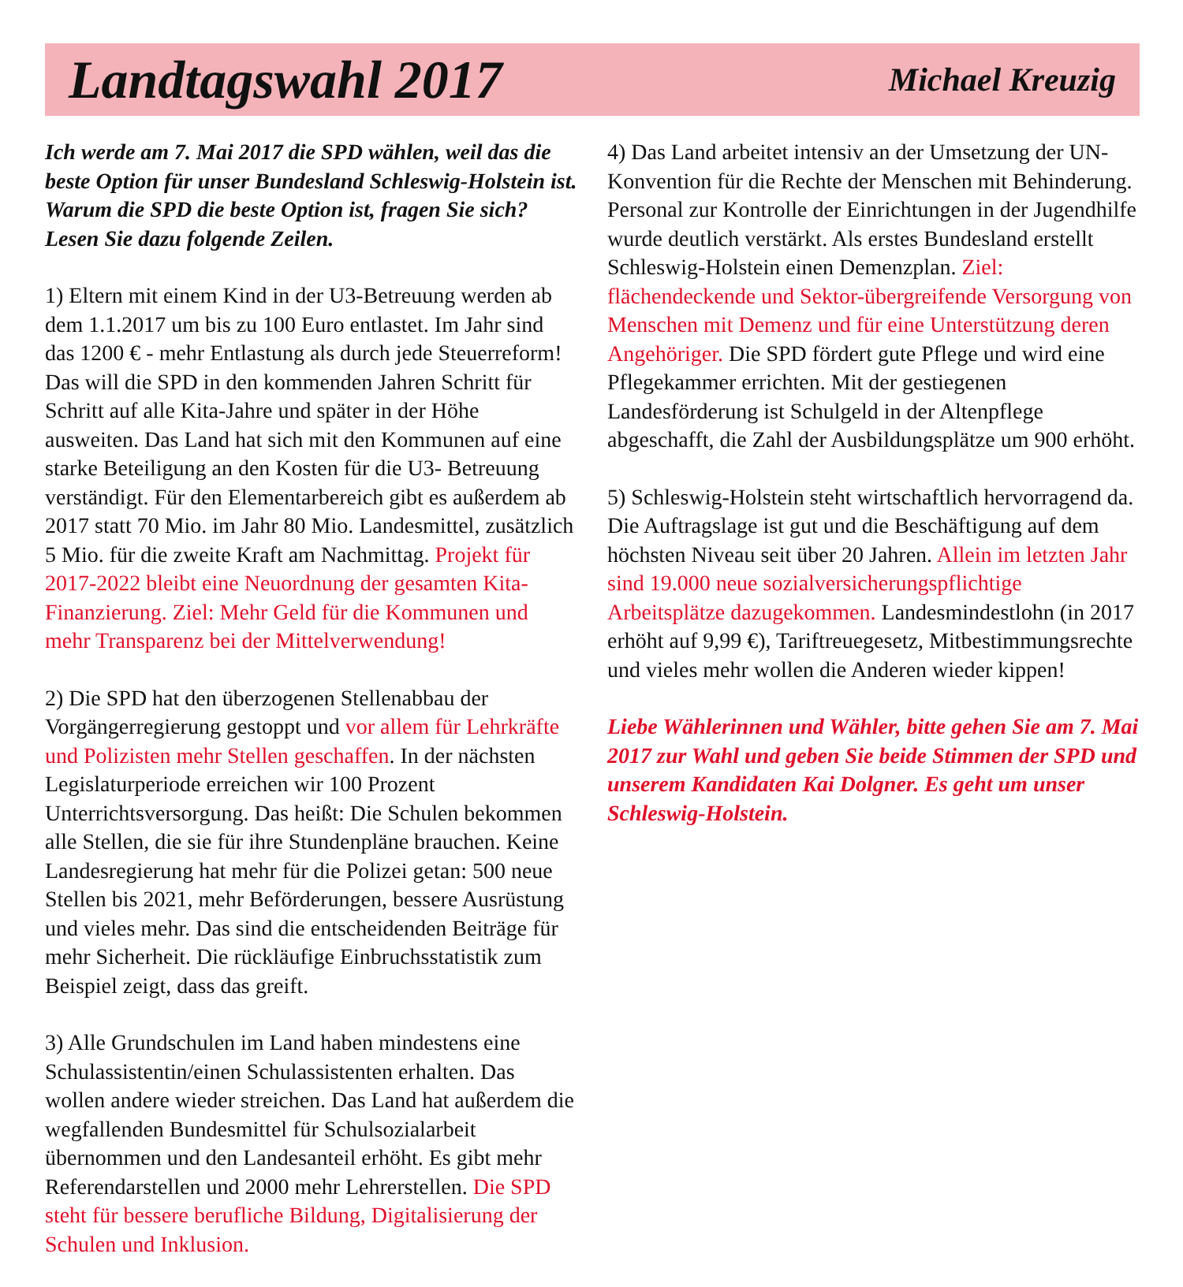Landtagswahl 2017
Michael Kreuzig
Ich werde am 7. Mai 2017 die SPD wählen, weil das die beste Option für unser Bundesland Schleswig-Holstein ist. Warum die SPD die beste Option ist, fragen Sie sich? Lesen Sie dazu folgende Zeilen.
1) Eltern mit einem Kind in der U3-Betreuung werden ab dem 1.1.2017 um bis zu 100 Euro entlastet. Im Jahr sind das 1200 € - mehr Entlastung als durch jede Steuerreform! Das will die SPD in den kommenden Jahren Schritt für Schritt auf alle Kita-Jahre und später in der Höhe ausweiten. Das Land hat sich mit den Kommunen auf eine starke Beteiligung an den Kosten für die U3- Betreuung verständigt. Für den Elementarbereich gibt es außerdem ab 2017 statt 70 Mio. im Jahr 80 Mio. Landesmittel, zusätzlich 5 Mio. für die zweite Kraft am Nachmittag. Projekt für 2017-2022 bleibt eine Neuordnung der gesamten Kita-Finanzierung. Ziel: Mehr Geld für die Kommunen und mehr Transparenz bei der Mittelverwendung!
2) Die SPD hat den überzogenen Stellenabbau der Vorgängerregierung gestoppt und vor allem für Lehrkräfte und Polizisten mehr Stellen geschaffen. In der nächsten Legislaturperiode erreichen wir 100 Prozent Unterrichtsversorgung. Das heißt: Die Schulen bekommen alle Stellen, die sie für ihre Stundenpläne brauchen. Keine Landesregierung hat mehr für die Polizei getan: 500 neue Stellen bis 2021, mehr Beförderungen, bessere Ausrüstung und vieles mehr. Das sind die entscheidenden Beiträge für mehr Sicherheit. Die rückläufige Einbruchsstatistik zum Beispiel zeigt, dass das greift.
3) Alle Grundschulen im Land haben mindestens eine Schulassistentin/einen Schulassistenten erhalten. Das wollen andere wieder streichen. Das Land hat außerdem die wegfallenden Bundesmittel für Schulsozialarbeit übernommen und den Landesanteil erhöht. Es gibt mehr Referendarstellen und 2000 mehr Lehrerstellen. Die SPD steht für bessere berufliche Bildung, Digitalisierung der Schulen und Inklusion.
4) Das Land arbeitet intensiv an der Umsetzung der UN-Konvention für die Rechte der Menschen mit Behinderung. Personal zur Kontrolle der Einrichtungen in der Jugendhilfe wurde deutlich verstärkt. Als erstes Bundesland erstellt Schleswig-Holstein einen Demenzplan. Ziel: flächendeckende und Sektor-übergreifende Versorgung von Menschen mit Demenz und für eine Unterstützung deren Angehöriger. Die SPD fördert gute Pflege und wird eine Pflegekammer errichten. Mit der gestiegenen Landesförderung ist Schulgeld in der Altenpflege abgeschafft, die Zahl der Ausbildungsplätze um 900 erhöht.
5) Schleswig-Holstein steht wirtschaftlich hervorragend da. Die Auftragslage ist gut und die Beschäftigung auf dem höchsten Niveau seit über 20 Jahren. Allein im letzten Jahr sind 19.000 neue sozialversicherungspflichtige Arbeitsplätze dazugekommen. Landesmindestlohn (in 2017 erhöht auf 9,99 €), Tariftreuegesetz, Mitbestimmungsrechte und vieles mehr wollen die Anderen wieder kippen!
Liebe Wählerinnen und Wähler, bitte gehen Sie am 7. Mai 2017 zur Wahl und geben Sie beide Stimmen der SPD und unserem Kandidaten Kai Dolgner. Es geht um unser Schleswig-Holstein.